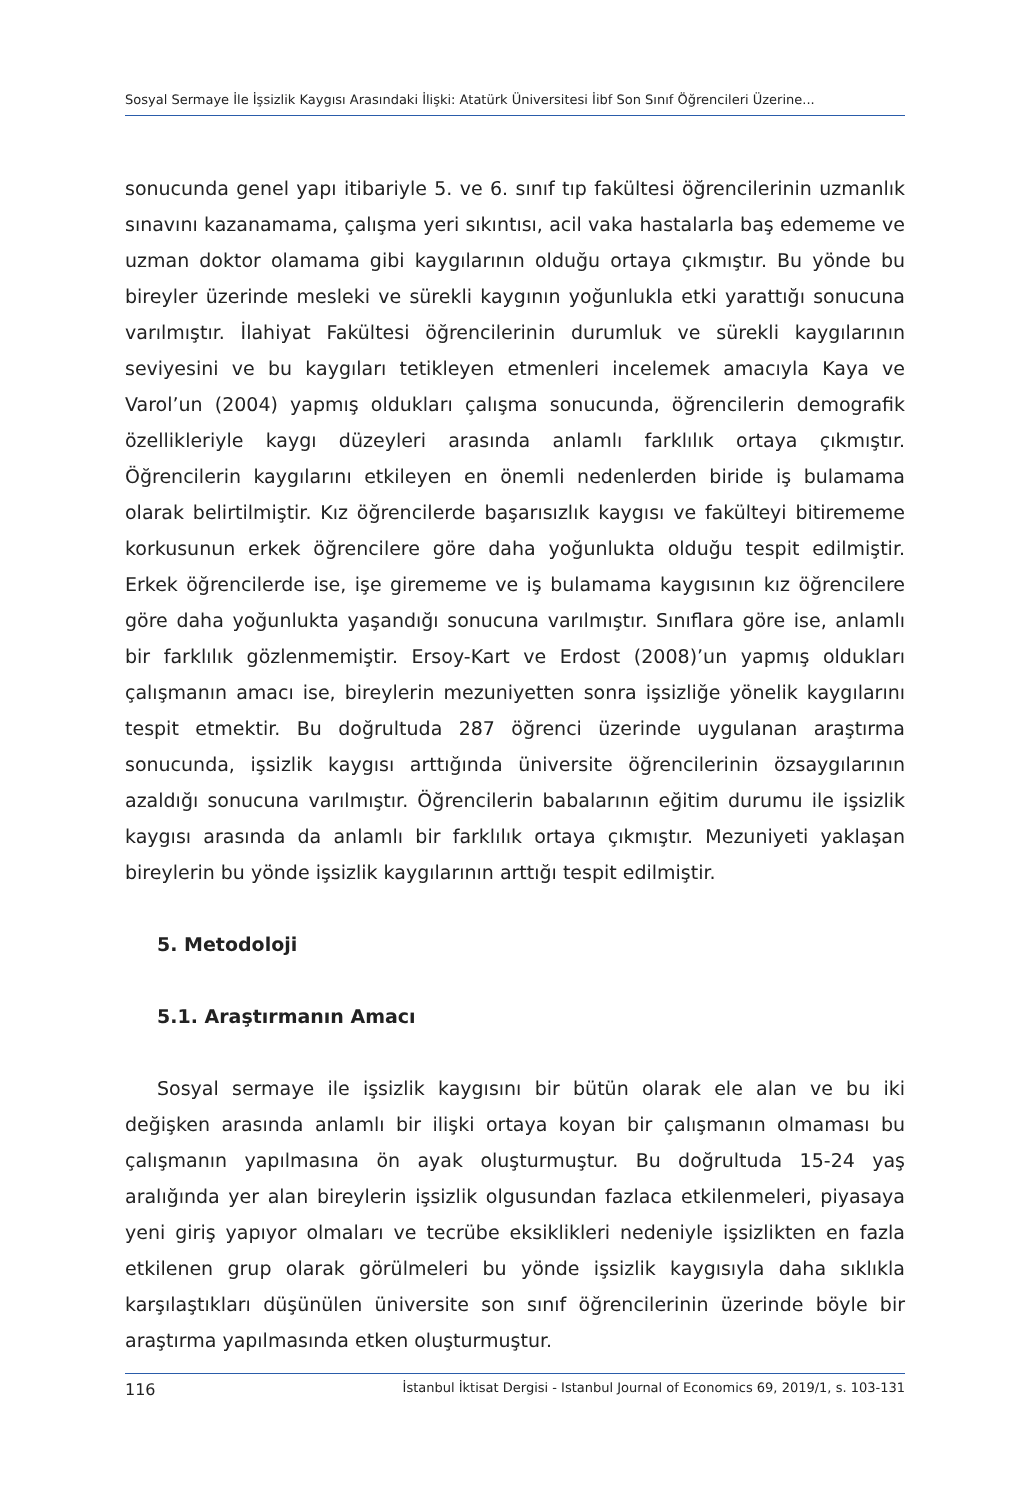Sosyal Sermaye İle İşsizlik Kaygısı Arasındaki İlişki: Atatürk Üniversitesi İibf Son Sınıf Öğrencileri Üzerine...
sonucunda genel yapı itibariyle 5. ve 6. sınıf tıp fakültesi öğrencilerinin uzmanlık sınavını kazanamama, çalışma yeri sıkıntısı, acil vaka hastalarla baş edememe ve uzman doktor olamama gibi kaygılarının olduğu ortaya çıkmıştır. Bu yönde bu bireyler üzerinde mesleki ve sürekli kaygının yoğunlukla etki yarattığı sonucuna varılmıştır. İlahiyat Fakültesi öğrencilerinin durumluk ve sürekli kaygılarının seviyesini ve bu kaygıları tetikleyen etmenleri incelemek amacıyla Kaya ve Varol’un (2004) yapmış oldukları çalışma sonucunda, öğrencilerin demografik özellikleriyle kaygı düzeyleri arasında anlamlı farklılık ortaya çıkmıştır. Öğrencilerin kaygılarını etkileyen en önemli nedenlerden biride iş bulamama olarak belirtilmiştir. Kız öğrencilerde başarısızlık kaygısı ve fakülteyi bitirememe korkusunun erkek öğrencilere göre daha yoğunlukta olduğu tespit edilmiştir. Erkek öğrencilerde ise, işe girememe ve iş bulamama kaygısının kız öğrencilere göre daha yoğunlukta yaşandığı sonucuna varılmıştır. Sınıflara göre ise, anlamlı bir farklılık gözlenmemiştir. Ersoy-Kart ve Erdost (2008)’un yapmış oldukları çalışmanın amacı ise, bireylerin mezuniyetten sonra işsizliğe yönelik kaygılarını tespit etmektir. Bu doğrultuda 287 öğrenci üzerinde uygulanan araştırma sonucunda, işsizlik kaygısı arttığında üniversite öğrencilerinin özsaygılarının azaldığı sonucuna varılmıştır. Öğrencilerin babalarının eğitim durumu ile işsizlik kaygısı arasında da anlamlı bir farklılık ortaya çıkmıştır. Mezuniyeti yaklaşan bireylerin bu yönde işsizlik kaygılarının arttığı tespit edilmiştir.
5. Metodoloji
5.1. Araştırmanın Amacı
Sosyal sermaye ile işsizlik kaygısını bir bütün olarak ele alan ve bu iki değişken arasında anlamlı bir ilişki ortaya koyan bir çalışmanın olmaması bu çalışmanın yapılmasına ön ayak oluşturmuştur. Bu doğrultuda 15-24 yaş aralığında yer alan bireylerin işsizlik olgusundan fazlaca etkilenmeleri, piyasaya yeni giriş yapıyor olmaları ve tecrübe eksiklikleri nedeniyle işsizlikten en fazla etkilenen grup olarak görülmeleri bu yönde işsizlik kaygısıyla daha sıklıkla karşılaştıkları düşünülen üniversite son sınıf öğrencilerinin üzerinde böyle bir araştırma yapılmasında etken oluşturmuştur.
116 İstanbul İktisat Dergisi - Istanbul Journal of Economics 69, 2019/1, s. 103-131